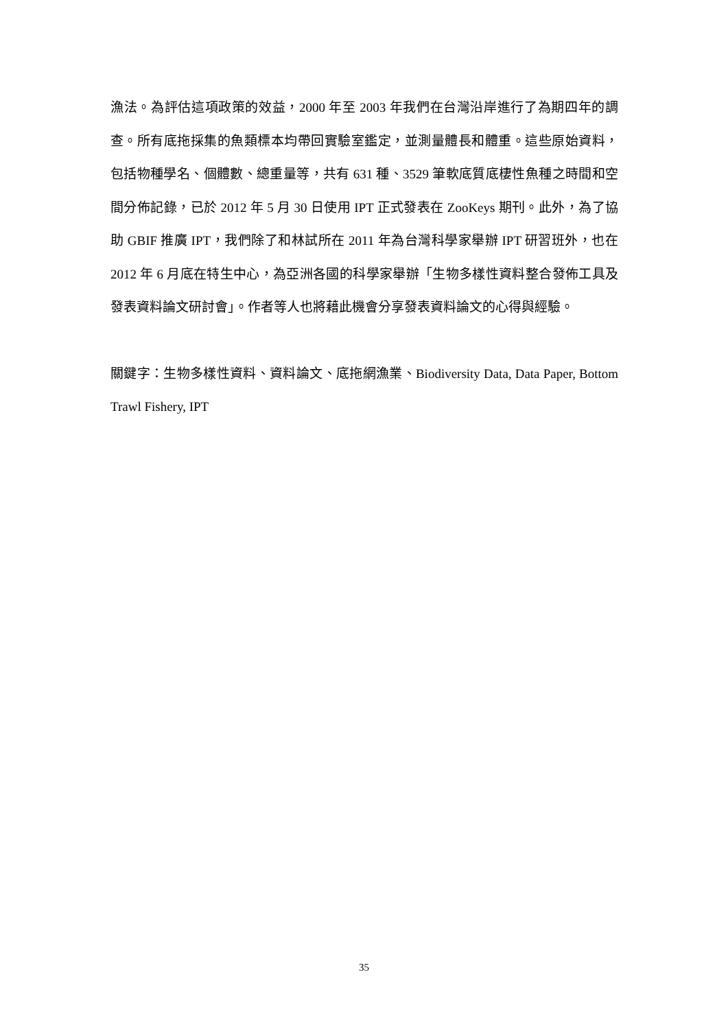漁法。為評估這項政策的效益，2000 年至 2003 年我們在台灣沿岸進行了為期四年的調查。所有底拖採集的魚類標本均帶回實驗室鑑定，並測量體長和體重。這些原始資料，包括物種學名、個體數、總重量等，共有 631 種、3529 筆軟底質底棲性魚種之時間和空間分佈記錄，已於 2012 年 5 月 30 日使用 IPT 正式發表在 ZooKeys 期刊。此外，為了協助 GBIF 推廣 IPT，我們除了和林試所在 2011 年為台灣科學家舉辦 IPT 研習班外，也在 2012 年 6 月底在特生中心，為亞洲各國的科學家舉辦「生物多樣性資料整合發佈工具及發表資料論文研討會」。作者等人也將藉此機會分享發表資料論文的心得與經驗。
關鍵字：生物多樣性資料、資料論文、底拖網漁業、Biodiversity Data, Data Paper, Bottom Trawl Fishery, IPT
35